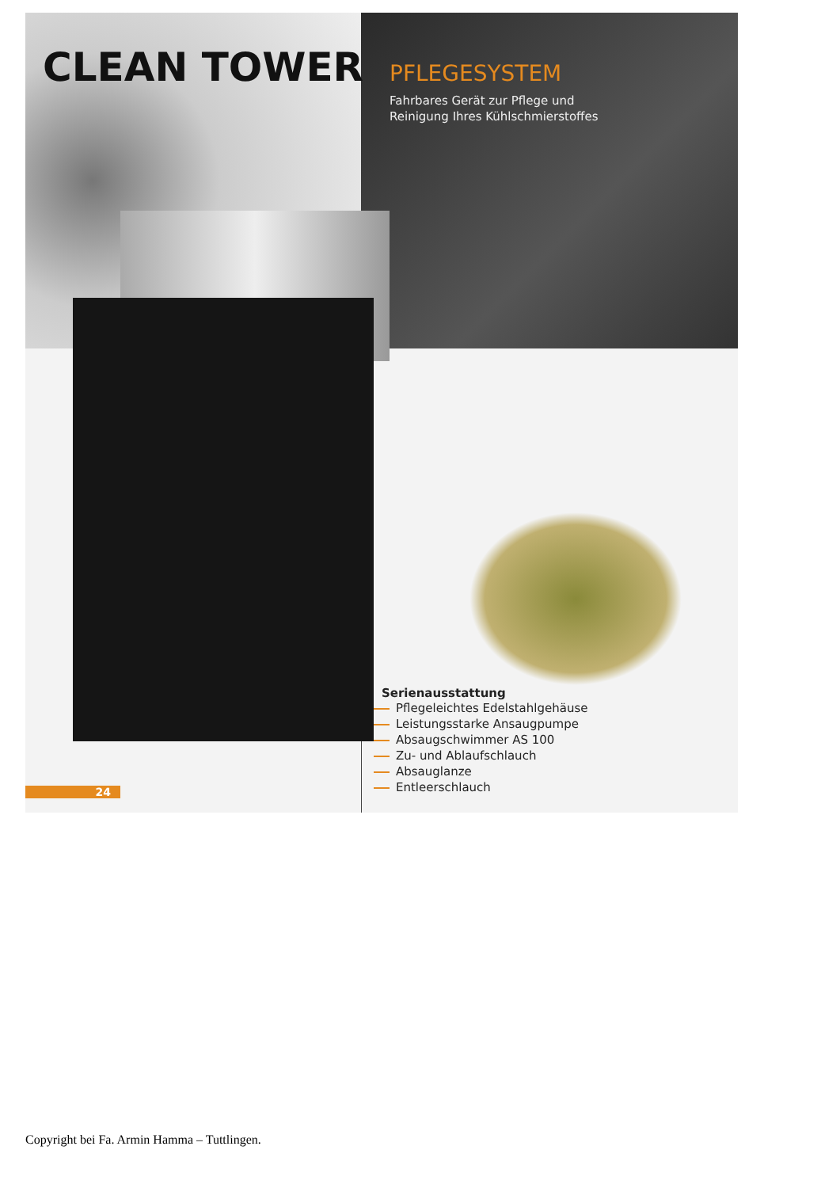CLEAN TOWER
PFLEGESYSTEM
Fahrbares Gerät zur Pflege und
Reinigung Ihres Kühlschmierstoffes
Serienausstattung
Pflegeleichtes Edelstahlgehäuse
Leistungsstarke Ansaugpumpe
Absaugschwimmer AS 100
Zu- und Ablaufschlauch
Absauglanze
Entleerschlauch
24
Copyright bei Fa. Armin Hamma – Tuttlingen.